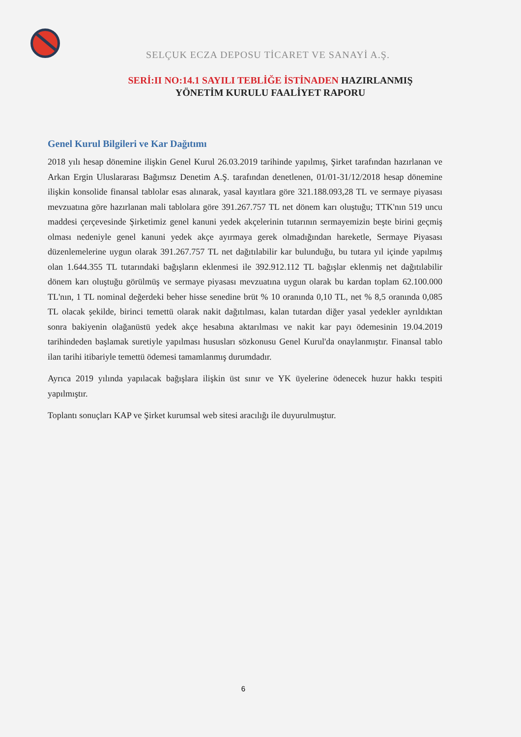SELÇUK ECZA DEPOSU TİCARET VE SANAYİ A.Ş.
SERİ:II NO:14.1 SAYILI TEBLİĞE İSTİNADEN HAZIRLANMIŞ
YÖNETİM KURULU FAALİYET RAPORU
Genel Kurul Bilgileri ve Kar Dağıtımı
2018 yılı hesap dönemine ilişkin Genel Kurul 26.03.2019 tarihinde yapılmış, Şirket tarafından hazırlanan ve Arkan Ergin Uluslararası Bağımsız Denetim A.Ş. tarafından denetlenen, 01/01-31/12/2018 hesap dönemine ilişkin konsolide finansal tablolar esas alınarak, yasal kayıtlara göre 321.188.093,28 TL ve sermaye piyasası mevzuatına göre hazırlanan mali tablolara göre 391.267.757 TL net dönem karı oluştuğu; TTK'nın 519 uncu maddesi çerçevesinde Şirketimiz genel kanuni yedek akçelerinin tutarının sermayemizin beşte birini geçmiş olması nedeniyle genel kanuni yedek akçe ayırmaya gerek olmadığından hareketle, Sermaye Piyasası düzenlemelerine uygun olarak 391.267.757 TL net dağıtılabilir kar bulunduğu, bu tutara yıl içinde yapılmış olan 1.644.355 TL tutarındaki bağışların eklenmesi ile 392.912.112 TL bağışlar eklenmiş net dağıtılabilir dönem karı oluştuğu görülmüş ve sermaye piyasası mevzuatına uygun olarak bu kardan toplam 62.100.000 TL'nın, 1 TL nominal değerdeki beher hisse senedine brüt % 10 oranında 0,10 TL, net % 8,5 oranında 0,085 TL olacak şekilde, birinci temettü olarak nakit dağıtılması, kalan tutardan diğer yasal yedekler ayrıldıktan sonra bakiyenin olağanüstü yedek akçe hesabına aktarılması ve nakit kar payı ödemesinin 19.04.2019 tarihindeden başlamak suretiyle yapılması hususları sözkonusu Genel Kurul'da onaylanmıştır. Finansal tablo ilan tarihi itibariyle temettü ödemesi tamamlanmış durumdadır.
Ayrıca 2019 yılında yapılacak bağışlara ilişkin üst sınır ve YK üyelerine ödenecek huzur hakkı tespiti yapılmıştır.
Toplantı sonuçları KAP ve Şirket kurumsal web sitesi aracılığı ile duyurulmuştur.
6